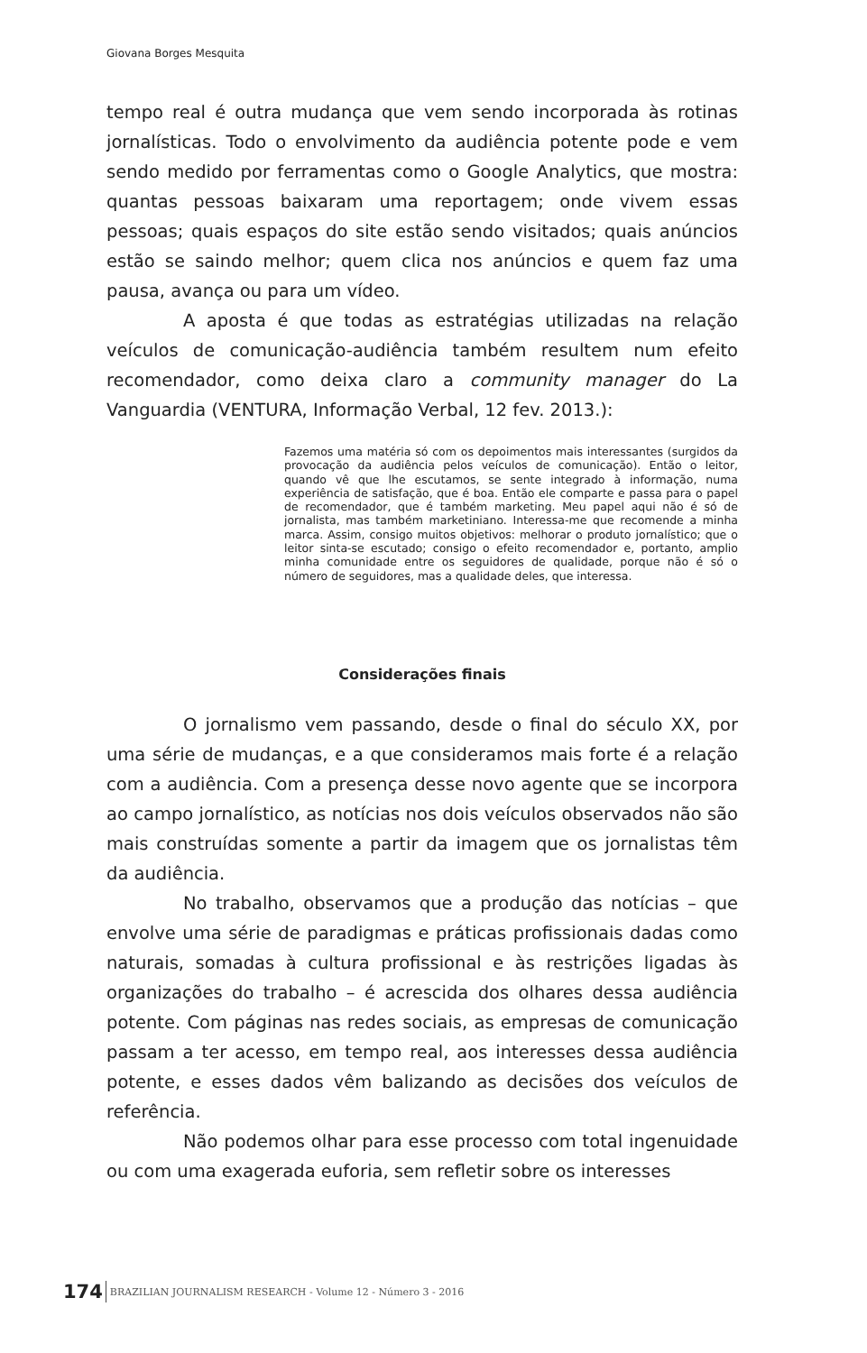Giovana Borges Mesquita
tempo real é outra mudança que vem sendo incorporada às rotinas jornalísticas. Todo o envolvimento da audiência potente pode e vem sendo medido por ferramentas como o Google Analytics, que mostra: quantas pessoas baixaram uma reportagem; onde vivem essas pessoas; quais espaços do site estão sendo visitados; quais anúncios estão se saindo melhor; quem clica nos anúncios e quem faz uma pausa, avança ou para um vídeo.
A aposta é que todas as estratégias utilizadas na relação veículos de comunicação-audiência também resultem num efeito recomendador, como deixa claro a community manager do La Vanguardia (VENTURA, Informação Verbal, 12 fev. 2013.):
Fazemos uma matéria só com os depoimentos mais interessantes (surgidos da provocação da audiência pelos veículos de comunicação). Então o leitor, quando vê que lhe escutamos, se sente integrado à informação, numa experiência de satisfação, que é boa. Então ele comparte e passa para o papel de recomendador, que é também marketing. Meu papel aqui não é só de jornalista, mas também marketiniano. Interessa-me que recomende a minha marca. Assim, consigo muitos objetivos: melhorar o produto jornalístico; que o leitor sinta-se escutado; consigo o efeito recomendador e, portanto, amplio minha comunidade entre os seguidores de qualidade, porque não é só o número de seguidores, mas a qualidade deles, que interessa.
Considerações finais
O jornalismo vem passando, desde o final do século XX, por uma série de mudanças, e a que consideramos mais forte é a relação com a audiência. Com a presença desse novo agente que se incorpora ao campo jornalístico, as notícias nos dois veículos observados não são mais construídas somente a partir da imagem que os jornalistas têm da audiência.
No trabalho, observamos que a produção das notícias – que envolve uma série de paradigmas e práticas profissionais dadas como naturais, somadas à cultura profissional e às restrições ligadas às organizações do trabalho – é acrescida dos olhares dessa audiência potente. Com páginas nas redes sociais, as empresas de comunicação passam a ter acesso, em tempo real, aos interesses dessa audiência potente, e esses dados vêm balizando as decisões dos veículos de referência.
Não podemos olhar para esse processo com total ingenuidade ou com uma exagerada euforia, sem refletir sobre os interesses
174 BRAZILIAN JOURNALISM RESEARCH - Volume 12 - Número 3 - 2016